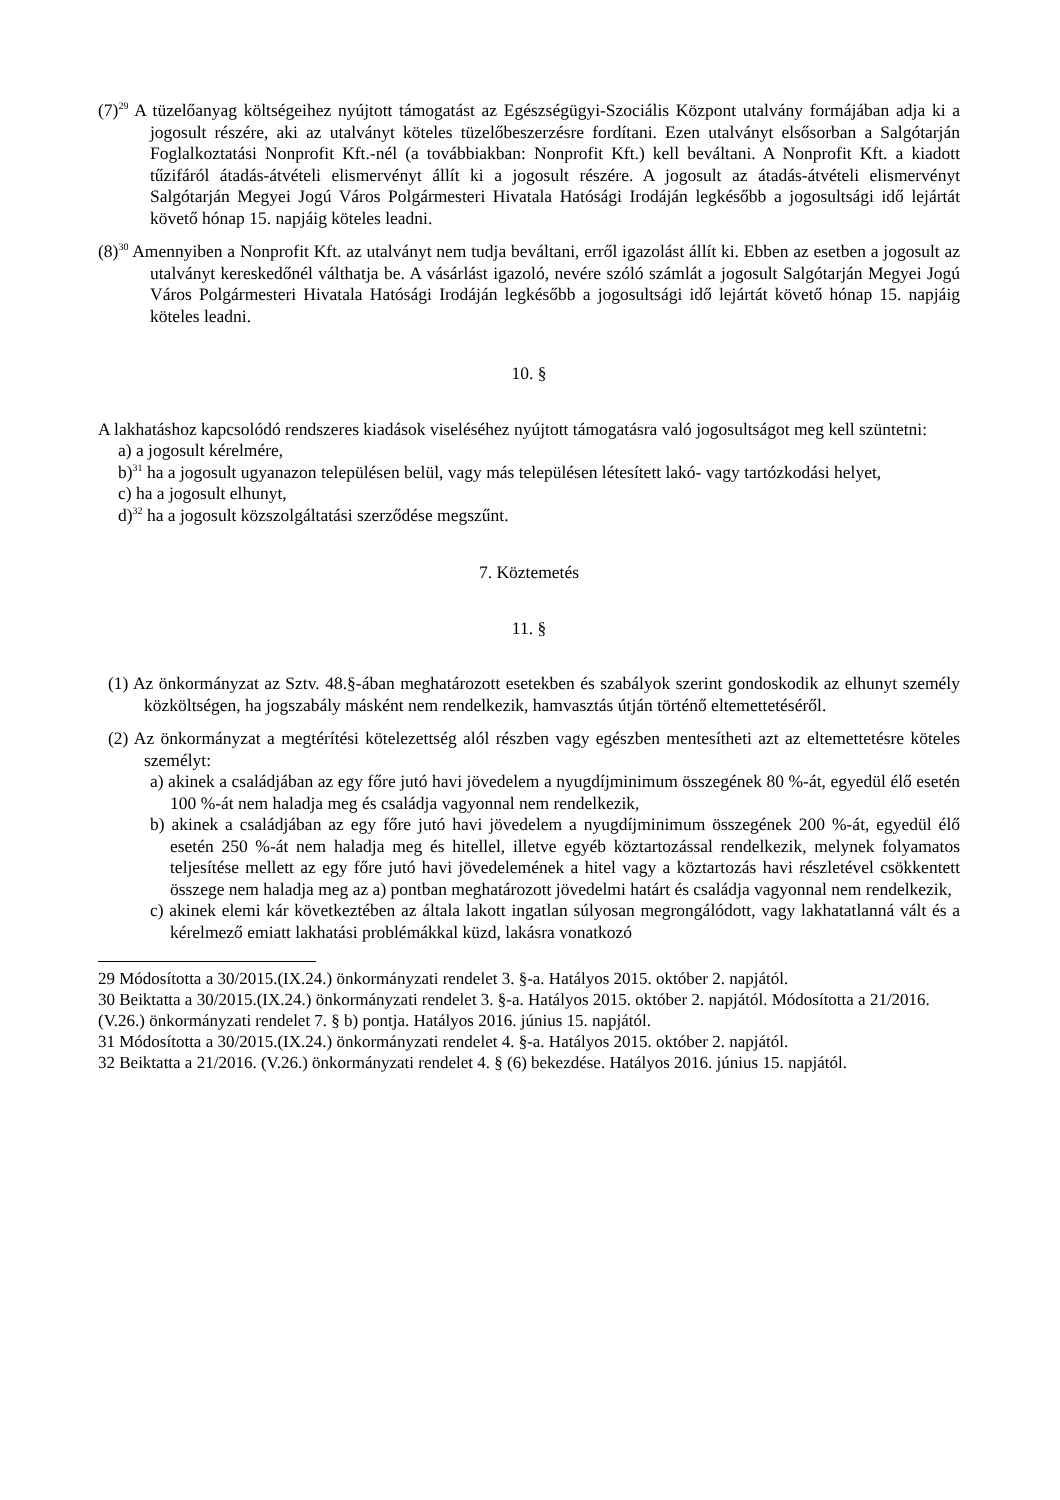(7)<sup>29</sup> A tüzelőanyag költségeihez nyújtott támogatást az Egészségügyi-Szociális Központ utalvány formájában adja ki a jogosult részére, aki az utalványt köteles tüzelőbeszerzésre fordítani. Ezen utalványt elsősorban a Salgótarján Foglalkoztatási Nonprofit Kft.-nél (a továbbiakban: Nonprofit Kft.) kell beváltani. A Nonprofit Kft. a kiadott tűzifáról átadás-átvételi elismervényt állít ki a jogosult részére. A jogosult az átadás-átvételi elismervényt Salgótarján Megyei Jogú Város Polgármesteri Hivatala Hatósági Irodáján legkésőbb a jogosultsági idő lejártát követő hónap 15. napjáig köteles leadni.
(8)<sup>30</sup> Amennyiben a Nonprofit Kft. az utalványt nem tudja beváltani, erről igazolást állít ki. Ebben az esetben a jogosult az utalványt kereskedőnél válthatja be. A vásárlást igazoló, nevére szóló számlát a jogosult Salgótarján Megyei Jogú Város Polgármesteri Hivatala Hatósági Irodáján legkésőbb a jogosultsági idő lejártát követő hónap 15. napjáig köteles leadni.
10. §
A lakhatáshoz kapcsolódó rendszeres kiadások viseléséhez nyújtott támogatásra való jogosultságot meg kell szüntetni:
a) a jogosult kérelmére,
b)<sup>31</sup> ha a jogosult ugyanazon településen belül, vagy más településen létesített lakó- vagy tartózkodási helyet,
c) ha a jogosult elhunyt,
d)<sup>32</sup> ha a jogosult közszolgáltatási szerződése megszűnt.
7. Köztemetés
11. §
(1) Az önkormányzat az Sztv. 48.§-ában meghatározott esetekben és szabályok szerint gondoskodik az elhunyt személy közköltségen, ha jogszabály másként nem rendelkezik, hamvasztás útján történő eltemettetéséről.
(2) Az önkormányzat a megtérítési kötelezettség alól részben vagy egészben mentesítheti azt az eltemettetésre köteles személyt:
a) akinek a családjában az egy főre jutó havi jövedelem a nyugdíjminimum összegének 80 %-át, egyedül élő esetén 100 %-át nem haladja meg és családja vagyonnal nem rendelkezik,
b) akinek a családjában az egy főre jutó havi jövedelem a nyugdíjminimum összegének 200 %-át, egyedül élő esetén 250 %-át nem haladja meg és hitellel, illetve egyéb köztartozással rendelkezik, melynek folyamatos teljesítése mellett az egy főre jutó havi jövedelemének a hitel vagy a köztartozás havi részletével csökkentett összege nem haladja meg az a) pontban meghatározott jövedelmi határt és családja vagyonnal nem rendelkezik,
c) akinek elemi kár következtében az általa lakott ingatlan súlyosan megrongálódott, vagy lakhatatlanná vált és a kérelmező emiatt lakhatási problémákkal küzd, lakásra vonatkozó
29 Módosította a 30/2015.(IX.24.) önkormányzati rendelet 3. §-a. Hatályos 2015. október 2. napjától.
30 Beiktatta a 30/2015.(IX.24.) önkormányzati rendelet 3. §-a. Hatályos 2015. október 2. napjától. Módosította a 21/2016. (V.26.) önkormányzati rendelet 7. § b) pontja. Hatályos 2016. június 15. napjától.
31 Módosította a 30/2015.(IX.24.) önkormányzati rendelet 4. §-a. Hatályos 2015. október 2. napjától.
32 Beiktatta a 21/2016. (V.26.) önkormányzati rendelet 4. § (6) bekezdése. Hatályos 2016. június 15. napjától.